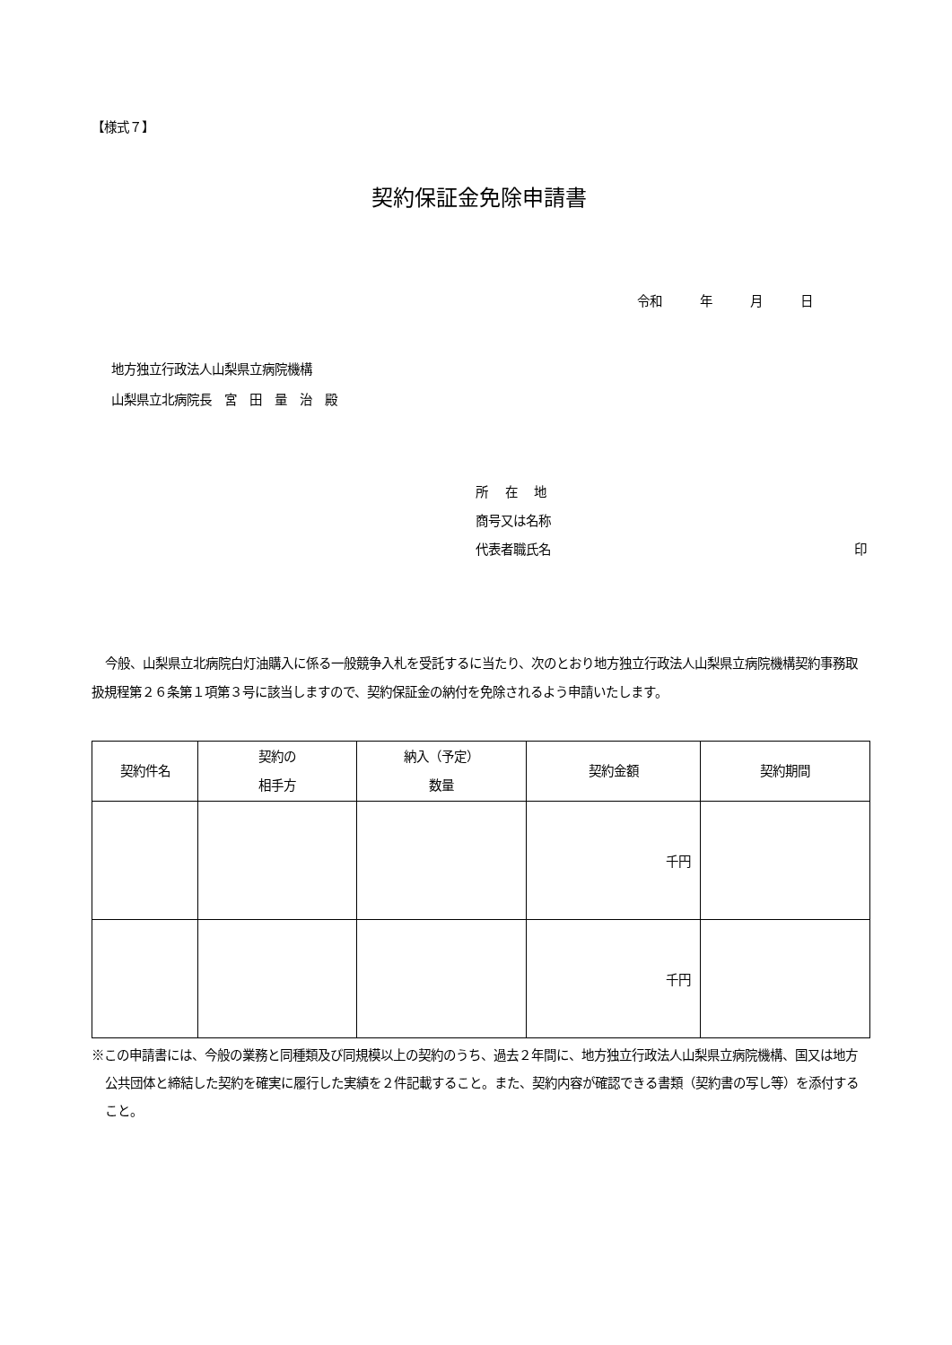【様式７】
契約保証金免除申請書
令和　　　年　　　月　　　日
地方独立行政法人山梨県立病院機構
山梨県立北病院長　宮　田　量　治　殿
所　 在　 地
商号又は名称
代表者職氏名 印
今般、山梨県立北病院白灯油購入に係る一般競争入札を受託するに当たり、次のとおり地方独立行政法人山梨県立病院機構契約事務取扱規程第２６条第１項第３号に該当しますので、契約保証金の納付を免除されるよう申請いたします。
| 契約件名 | 契約の 相手方 | 納入（予定） 数量 | 契約金額 | 契約期間 |
| --- | --- | --- | --- | --- |
| | | | 千円 | |
| | | | 千円 | |
※この申請書には、今般の業務と同種類及び同規模以上の契約のうち、過去２年間に、地方独立行政法人山梨県立病院機構、国又は地方公共団体と締結した契約を確実に履行した実績を２件記載すること。また、契約内容が確認できる書類（契約書の写し等）を添付すること。